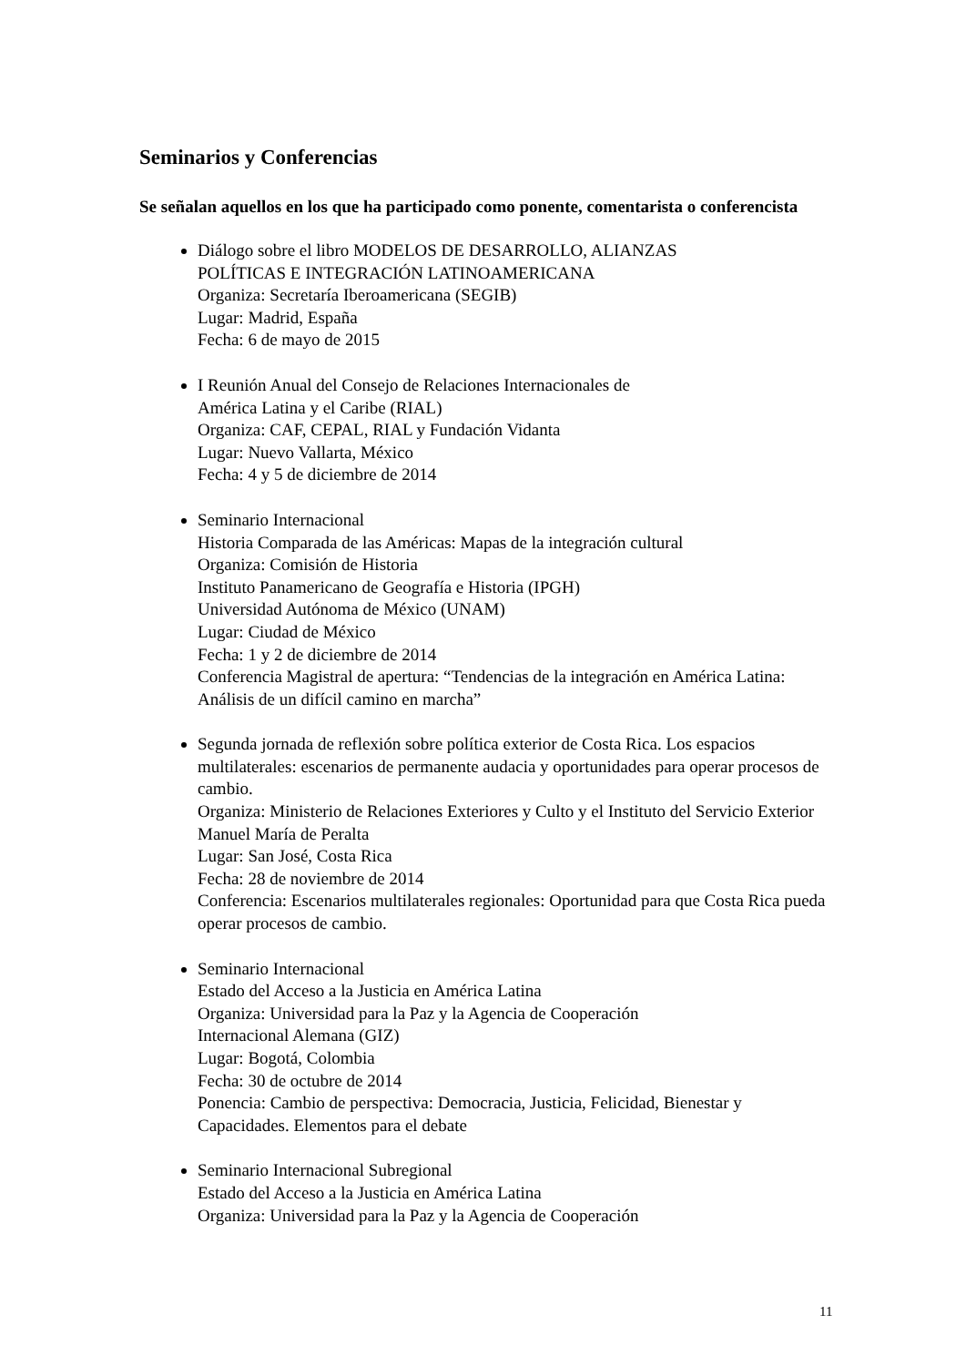Seminarios y Conferencias
Se señalan aquellos en los que ha participado como ponente, comentarista o conferencista
Diálogo sobre el libro MODELOS DE DESARROLLO, ALIANZAS
POLÍTICAS E INTEGRACIÓN LATINOAMERICANA
Organiza: Secretaría Iberoamericana (SEGIB)
Lugar: Madrid, España
Fecha: 6 de mayo de 2015
I Reunión Anual del Consejo de Relaciones Internacionales de
América Latina y el Caribe (RIAL)
Organiza: CAF, CEPAL, RIAL y Fundación Vidanta
Lugar: Nuevo Vallarta, México
Fecha: 4 y 5 de diciembre de 2014
Seminario Internacional
Historia Comparada de las Américas: Mapas de la integración cultural
Organiza: Comisión de Historia
Instituto Panamericano de Geografía e Historia (IPGH)
Universidad Autónoma de México (UNAM)
Lugar: Ciudad de México
Fecha: 1 y 2 de diciembre de 2014
Conferencia Magistral de apertura: “Tendencias de la integración en América Latina: Análisis de un difícil camino en marcha”
Segunda jornada de reflexión sobre política exterior de Costa Rica. Los espacios multilaterales: escenarios de permanente audacia y oportunidades para operar procesos de cambio.
Organiza: Ministerio de Relaciones Exteriores y Culto y el Instituto del Servicio Exterior Manuel María de Peralta
Lugar: San José, Costa Rica
Fecha: 28 de noviembre de 2014
Conferencia: Escenarios multilaterales regionales: Oportunidad para que Costa Rica pueda operar procesos de cambio.
Seminario Internacional
Estado del Acceso a la Justicia en América Latina
Organiza: Universidad para la Paz y la Agencia de Cooperación
Internacional Alemana (GIZ)
Lugar: Bogotá, Colombia
Fecha: 30 de octubre de 2014
Ponencia: Cambio de perspectiva: Democracia, Justicia, Felicidad, Bienestar y Capacidades. Elementos para el debate
Seminario Internacional Subregional
Estado del Acceso a la Justicia en América Latina
Organiza: Universidad para la Paz y la Agencia de Cooperación
11